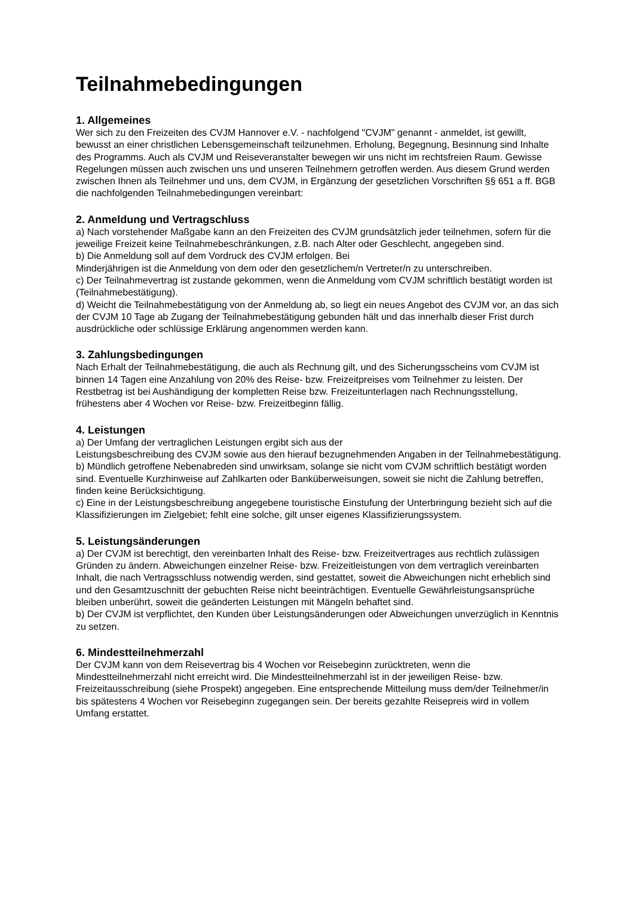Teilnahmebedingungen
1. Allgemeines
Wer sich zu den Freizeiten des CVJM Hannover e.V. - nachfolgend "CVJM" genannt - anmeldet, ist gewillt, bewusst an einer christlichen Lebensgemeinschaft teilzunehmen. Erholung, Begegnung, Besinnung sind Inhalte des Programms. Auch als CVJM und Reiseveranstalter bewegen wir uns nicht im rechtsfreien Raum. Gewisse Regelungen müssen auch zwischen uns und unseren Teilnehmern getroffen werden. Aus diesem Grund werden zwischen Ihnen als Teilnehmer und uns, dem CVJM, in Ergänzung der gesetzlichen Vorschriften §§ 651 a ff. BGB die nachfolgenden Teilnahmebedingungen vereinbart:
2. Anmeldung und Vertragschluss
a) Nach vorstehender Maßgabe kann an den Freizeiten des CVJM grundsätzlich jeder teilnehmen, sofern für die jeweilige Freizeit keine Teilnahmebeschränkungen, z.B. nach Alter oder Geschlecht, angegeben sind.
b) Die Anmeldung soll auf dem Vordruck des CVJM erfolgen. Bei
Minderjährigen ist die Anmeldung von dem oder den gesetzlichem/n Vertreter/n zu unterschreiben.
c) Der Teilnahmevertrag ist zustande gekommen, wenn die Anmeldung vom CVJM schriftlich bestätigt worden ist (Teilnahmebestätigung).
d) Weicht die Teilnahmebestätigung von der Anmeldung ab, so liegt ein neues Angebot des CVJM vor, an das sich der CVJM 10 Tage ab Zugang der Teilnahmebestätigung gebunden hält und das innerhalb dieser Frist durch ausdrückliche oder schlüssige Erklärung angenommen werden kann.
3. Zahlungsbedingungen
Nach Erhalt der Teilnahmebestätigung, die auch als Rechnung gilt, und des Sicherungsscheins vom CVJM ist binnen 14 Tagen eine Anzahlung von 20% des Reise- bzw. Freizeitpreises vom Teilnehmer zu leisten. Der Restbetrag ist bei Aushändigung der kompletten Reise bzw. Freizeitunterlagen nach Rechnungsstellung, frühestens aber 4 Wochen vor Reise- bzw. Freizeitbeginn fällig.
4. Leistungen
a) Der Umfang der vertraglichen Leistungen ergibt sich aus der
Leistungsbeschreibung des CVJM sowie aus den hierauf bezugnehmenden Angaben in der Teilnahmebestätigung.
b) Mündlich getroffene Nebenabreden sind unwirksam, solange sie nicht vom CVJM schriftlich bestätigt worden sind. Eventuelle Kurzhinweise auf Zahlkarten oder Banküberweisungen, soweit sie nicht die Zahlung betreffen, finden keine Berücksichtigung.
c) Eine in der Leistungsbeschreibung angegebene touristische Einstufung der Unterbringung bezieht sich auf die Klassifizierungen im Zielgebiet; fehlt eine solche, gilt unser eigenes Klassifizierungssystem.
5. Leistungsänderungen
a) Der CVJM ist berechtigt, den vereinbarten Inhalt des Reise- bzw. Freizeitvertrages aus rechtlich zulässigen Gründen zu ändern. Abweichungen einzelner Reise- bzw. Freizeitleistungen von dem vertraglich vereinbarten Inhalt, die nach Vertragsschluss notwendig werden, sind gestattet, soweit die Abweichungen nicht erheblich sind und den Gesamtzuschnitt der gebuchten Reise nicht beeinträchtigen. Eventuelle Gewährleistungsansprüche bleiben unberührt, soweit die geänderten Leistungen mit Mängeln behaftet sind.
b) Der CVJM ist verpflichtet, den Kunden über Leistungsänderungen oder Abweichungen unverzüglich in Kenntnis zu setzen.
6. Mindestteilnehmerzahl
Der CVJM kann von dem Reisevertrag bis 4 Wochen vor Reisebeginn zurücktreten, wenn die Mindestteilnehmerzahl nicht erreicht wird. Die Mindestteilnehmerzahl ist in der jeweiligen Reise- bzw. Freizeitausschreibung (siehe Prospekt) angegeben. Eine entsprechende Mitteilung muss dem/der Teilnehmer/in bis spätestens 4 Wochen vor Reisebeginn zugegangen sein. Der bereits gezahlte Reisepreis wird in vollem Umfang erstattet.